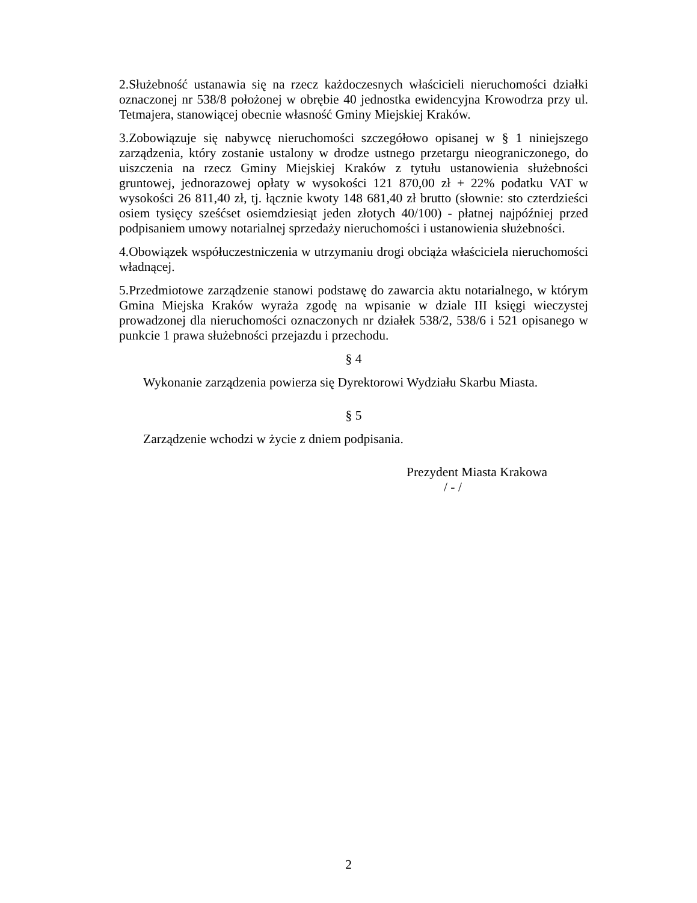2.Służebność ustanawia się na rzecz każdoczesnych właścicieli nieruchomości działki oznaczonej nr 538/8 położonej w obrębie 40 jednostka ewidencyjna Krowodrza przy ul. Tetmajera, stanowiącej obecnie własność Gminy Miejskiej Kraków.
3.Zobowiązuje się nabywcę nieruchomości szczegółowo opisanej w § 1 niniejszego zarządzenia, który zostanie ustalony w drodze ustnego przetargu nieograniczonego, do uiszczenia na rzecz Gminy Miejskiej Kraków z tytułu ustanowienia służebności gruntowej, jednorazowej opłaty w wysokości 121 870,00 zł + 22% podatku VAT w wysokości 26 811,40 zł, tj. łącznie kwoty 148 681,40 zł brutto (słownie: sto czterdzieści osiem tysięcy sześćset osiemdziesiąt jeden złotych 40/100) - płatnej najpóźniej przed podpisaniem umowy notarialnej sprzedaży nieruchomości i ustanowienia służebności.
4.Obowiązek współuczestniczenia w utrzymaniu drogi obciąża właściciela nieruchomości władnącej.
5.Przedmiotowe zarządzenie stanowi podstawę do zawarcia aktu notarialnego, w którym Gmina Miejska Kraków wyraża zgodę na wpisanie w dziale III księgi wieczystej prowadzonej dla nieruchomości oznaczonych nr działek 538/2, 538/6 i 521 opisanego w punkcie 1 prawa służebności przejazdu i przechodu.
§ 4
Wykonanie zarządzenia powierza się Dyrektorowi Wydziału Skarbu Miasta.
§ 5
Zarządzenie wchodzi w życie z dniem podpisania.
Prezydent Miasta Krakowa
/ - /
2